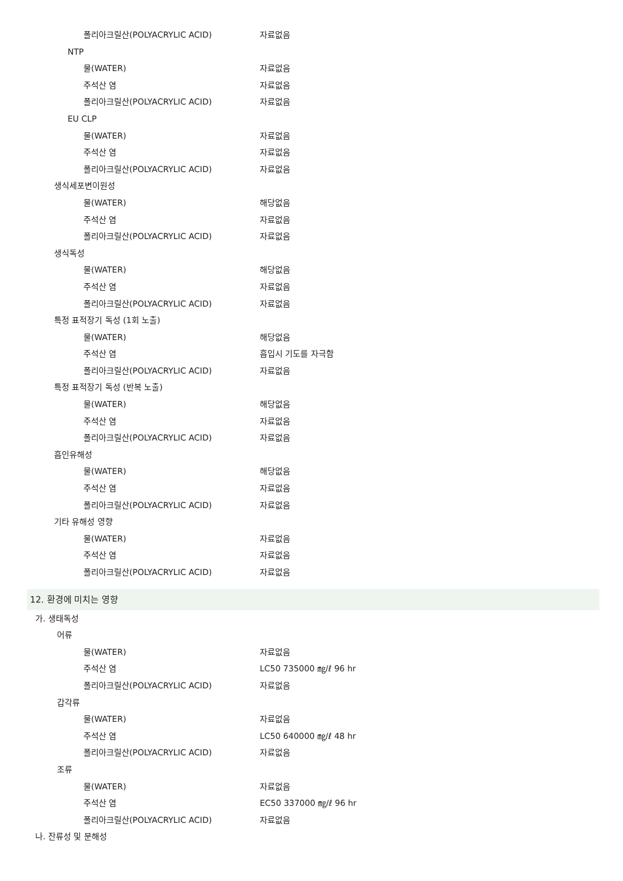폴리아크릴산(POLYACRYLIC ACID) 자료없음
NTP
물(WATER) 자료없음
주석산 염 자료없음
폴리아크릴산(POLYACRYLIC ACID) 자료없음
EU CLP
물(WATER) 자료없음
주석산 염 자료없음
폴리아크릴산(POLYACRYLIC ACID) 자료없음
생식세포변이원성
물(WATER) 해당없음
주석산 염 자료없음
폴리아크릴산(POLYACRYLIC ACID) 자료없음
생식독성
물(WATER) 해당없음
주석산 염 자료없음
폴리아크릴산(POLYACRYLIC ACID) 자료없음
특정 표적장기 독성 (1회 노출)
물(WATER) 해당없음
주석산 염 흡입시 기도를 자극함
폴리아크릴산(POLYACRYLIC ACID) 자료없음
특정 표적장기 독성 (반복 노출)
물(WATER) 해당없음
주석산 염 자료없음
폴리아크릴산(POLYACRYLIC ACID) 자료없음
흡인유해성
물(WATER) 해당없음
주석산 염 자료없음
폴리아크릴산(POLYACRYLIC ACID) 자료없음
기타 유해성 영향
물(WATER) 자료없음
주석산 염 자료없음
폴리아크릴산(POLYACRYLIC ACID) 자료없음
12. 환경에 미치는 영향
가. 생태독성
어류
물(WATER) 자료없음
주석산 염 LC50 735000 ㎎/ℓ 96 hr
폴리아크릴산(POLYACRYLIC ACID) 자료없음
갑각류
물(WATER) 자료없음
주석산 염 LC50 640000 ㎎/ℓ 48 hr
폴리아크릴산(POLYACRYLIC ACID) 자료없음
조류
물(WATER) 자료없음
주석산 염 EC50 337000 ㎎/ℓ 96 hr
폴리아크릴산(POLYACRYLIC ACID) 자료없음
나. 잔류성 및 분해성